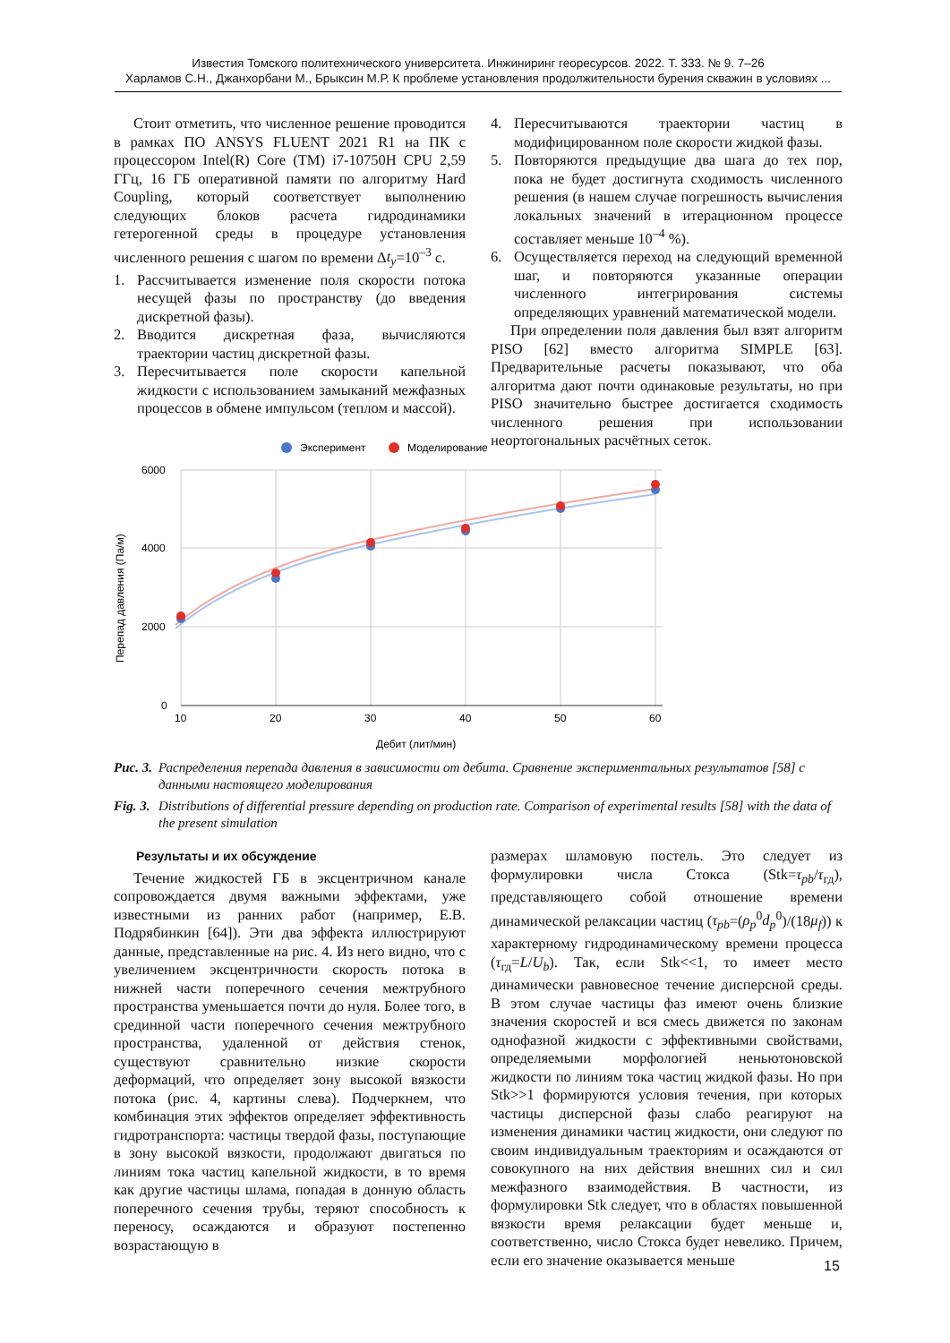Известия Томского политехнического университета. Инжиниринг георесурсов. 2022. Т. 333. № 9. 7–26
Харламов С.Н., Джанхорбани М., Брыксин М.Р. К проблеме установления продолжительности бурения скважин в условиях ...
Стоит отметить, что численное решение проводится в рамках ПО ANSYS FLUENT 2021 R1 на ПК с процессором Intel(R) Core (TM) i7-10750H CPU 2,59 ГГц, 16 ГБ оперативной памяти по алгоритму Hard Coupling, который соответствует выполнению следующих блоков расчета гидродинамики гетерогенной среды в процедуре установления численного решения с шагом по времени Δt<sub>y</sub>=10<sup>–3</sup> с.
1. Рассчитывается изменение поля скорости потока несущей фазы по пространству (до введения дискретной фазы).
2. Вводится дискретная фаза, вычисляются траектории частиц дискретной фазы.
3. Пересчитывается поле скорости капельной жидкости с использованием замыканий межфазных процессов в обмене импульсом (теплом и массой).
4. Пересчитываются траектории частиц в модифицированном поле скорости жидкой фазы.
5. Повторяются предыдущие два шага до тех пор, пока не будет достигнута сходимость численного решения (в нашем случае погрешность вычисления локальных значений в итерационном процессе составляет меньше 10<sup>–4</sup> %).
6. Осуществляется переход на следующий временной шаг, и повторяются указанные операции численного интегрирования системы определяющих уравнений математической модели.
При определении поля давления был взят алгоритм PISO [62] вместо алгоритма SIMPLE [63]. Предварительные расчеты показывают, что оба алгоритма дают почти одинаковые результаты, но при PISO значительно быстрее достигается сходимость численного решения при использовании неортогональных расчётных сеток.
Эксперимент
Моделирование
6000
4000
2000
0
10
20
30
40
50
60
Дебит (лит/мин)
Перепад давления (Па/м)
Рис. 3. Распределения перепада давления в зависимости от дебита. Сравнение экспериментальных результатов [58] с данными настоящего моделирования
Fig. 3. Distributions of differential pressure depending on production rate. Comparison of experimental results [58] with the data of the present simulation
Результаты и их обсуждение
Течение жидкостей ГБ в эксцентричном канале сопровождается двумя важными эффектами, уже известными из ранних работ (например, Е.В. Подрябинкин [64]). Эти два эффекта иллюстрируют данные, представленные на рис. 4. Из него видно, что с увеличением эксцентричности скорость потока в нижней части поперечного сечения межтрубного пространства уменьшается почти до нуля. Более того, в срединной части поперечного сечения межтрубного пространства, удаленной от действия стенок, существуют сравнительно низкие скорости деформаций, что определяет зону высокой вязкости потока (рис. 4, картины слева). Подчеркнем, что комбинация этих эффектов определяет эффективность гидротранспорта: частицы твердой фазы, поступающие в зону высокой вязкости, продолжают двигаться по линиям тока частиц капельной жидкости, в то время как другие частицы шлама, попадая в донную область поперечного сечения трубы, теряют способность к переносу, осаждаются и образуют постепенно возрастающую в
размерах шламовую постель. Это следует из формулировки числа Стокса (Stk=τ<sub>pb</sub>/τ<sub>гд</sub>), представляющего собой отношение времени динамической релаксации частиц (τ<sub>pb</sub>=(ρ<sub>p</sub><sup>0</sup>d<sub>p</sub><sup>0</sup>)/(18μ<sub>f</sub>)) к характерному гидродинамическому времени процесса (τ<sub>гд</sub>=L/U<sub>b</sub>). Так, если Stk<<1, то имеет место динамически равновесное течение дисперсной среды. В этом случае частицы фаз имеют очень близкие значения скоростей и вся смесь движется по законам однофазной жидкости с эффективными свойствами, определяемыми морфологией неньютоновской жидкости по линиям тока частиц жидкой фазы. Но при Stk>>1 формируются условия течения, при которых частицы дисперсной фазы слабо реагируют на изменения динамики частиц жидкости, они следуют по своим индивидуальным траекториям и осаждаются от совокупного на них действия внешних сил и сил межфазного взаимодействия. В частности, из формулировки Stk следует, что в областях повышенной вязкости время релаксации будет меньше и, соответственно, число Стокса будет невелико. Причем, если его значение оказывается меньше
15